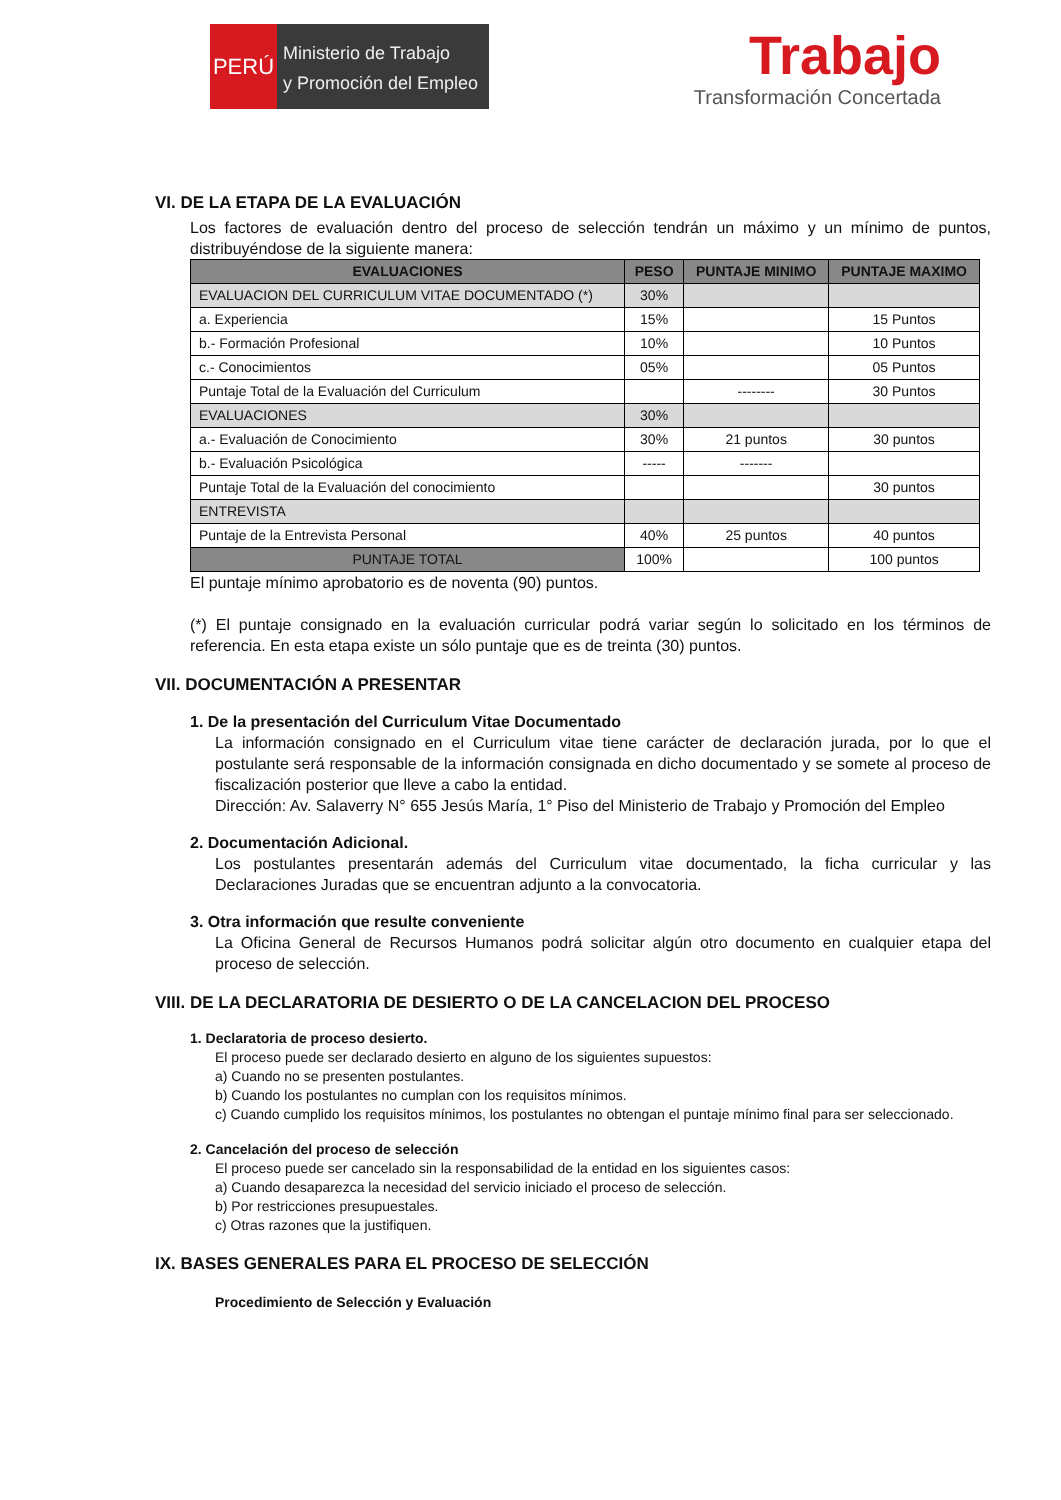PERÚ
Ministerio de Trabajo
y Promoción del Empleo
Trabajo
Transformación Concertada
VI. DE LA ETAPA DE LA EVALUACIÓN
Los factores de evaluación dentro del proceso de selección tendrán un máximo y un mínimo de puntos, distribuyéndose de la siguiente manera:
| EVALUACIONES | PESO | PUNTAJE MINIMO | PUNTAJE MAXIMO |
| --- | --- | --- | --- |
| EVALUACION DEL CURRICULUM VITAE DOCUMENTADO (*) | 30% | | |
| a. Experiencia | 15% | | 15 Puntos |
| b.- Formación Profesional | 10% | | 10 Puntos |
| c.- Conocimientos | 05% | | 05 Puntos |
| Puntaje Total de la Evaluación del Curriculum | | -------- | 30 Puntos |
| EVALUACIONES | 30% | | |
| a.- Evaluación de Conocimiento | 30% | 21 puntos | 30 puntos |
| b.- Evaluación Psicológica | ----- | ------- | |
| Puntaje Total de la Evaluación del conocimiento | | | 30 puntos |
| ENTREVISTA | | | |
| Puntaje de la Entrevista Personal | 40% | 25 puntos | 40 puntos |
| PUNTAJE TOTAL | 100% | | 100 puntos |
El puntaje mínimo aprobatorio es de noventa (90) puntos.
(*) El puntaje consignado en la evaluación curricular podrá variar según lo solicitado en los términos de referencia. En esta etapa existe un sólo puntaje que es de treinta (30) puntos.
VII. DOCUMENTACIÓN A PRESENTAR
1. De la presentación del Curriculum Vitae Documentado
La información consignado en el Curriculum vitae tiene carácter de declaración jurada, por lo que el postulante será responsable de la información consignada en dicho documentado y se somete al proceso de fiscalización posterior que lleve a cabo la entidad.
Dirección: Av. Salaverry N° 655 Jesús María, 1° Piso del Ministerio de Trabajo y Promoción del Empleo
2. Documentación Adicional.
Los postulantes presentarán además del Curriculum vitae documentado, la ficha curricular y las Declaraciones Juradas que se encuentran adjunto a la convocatoria.
3. Otra información que resulte conveniente
La Oficina General de Recursos Humanos podrá solicitar algún otro documento en cualquier etapa del proceso de selección.
VIII. DE LA DECLARATORIA DE DESIERTO O DE LA CANCELACION DEL PROCESO
1. Declaratoria de proceso desierto.
El proceso puede ser declarado desierto en alguno de los siguientes supuestos:
a) Cuando no se presenten postulantes.
b) Cuando los postulantes no cumplan con los requisitos mínimos.
c) Cuando cumplido los requisitos mínimos, los postulantes no obtengan el puntaje mínimo final para ser seleccionado.
2. Cancelación del proceso de selección
El proceso puede ser cancelado sin la responsabilidad de la entidad en los siguientes casos:
a) Cuando desaparezca la necesidad del servicio iniciado el proceso de selección.
b) Por restricciones presupuestales.
c) Otras razones que la justifiquen.
IX. BASES GENERALES PARA EL PROCESO DE SELECCIÓN
Procedimiento de Selección y Evaluación